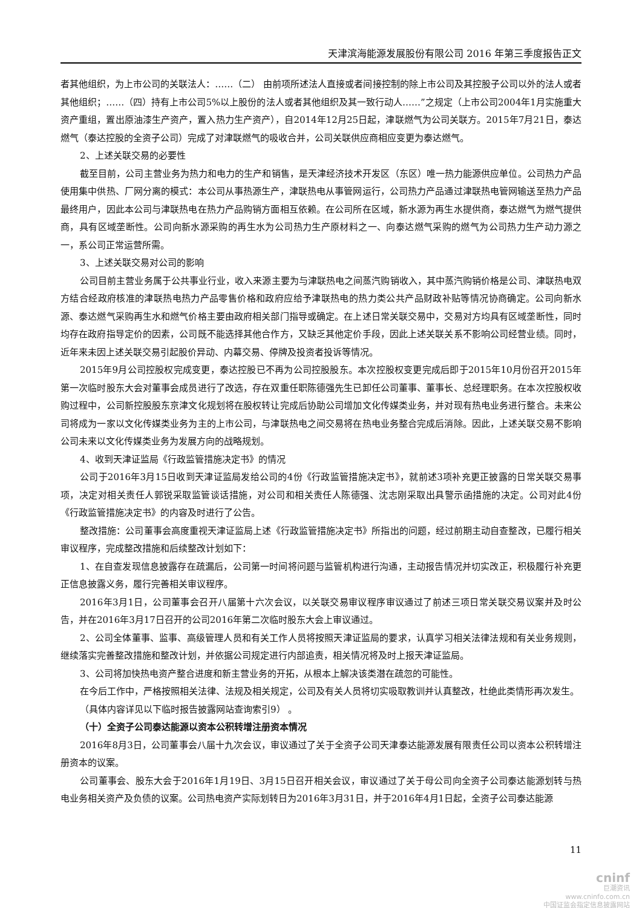天津滨海能源发展股份有限公司 2016 年第三季度报告正文
者其他组织，为上市公司的关联法人：……（二） 由前项所述法人直接或者间接控制的除上市公司及其控股子公司以外的法人或者其他组织；……（四）持有上市公司5%以上股份的法人或者其他组织及其一致行动人……”之规定（上市公司2004年1月实施重大资产重组，置出原油漆生产资产，置入热力生产资产），自2014年12月25日起，津联燃气为公司关联方。2015年7月21日，泰达燃气（泰达控股的全资子公司）完成了对津联燃气的吸收合并，公司关联供应商相应变更为泰达燃气。
2、上述关联交易的必要性
截至目前，公司主营业务为热力和电力的生产和销售，是天津经济技术开发区（东区）唯一热力能源供应单位。公司热力产品使用集中供热、厂网分离的模式：本公司从事热源生产，津联热电从事管网运行，公司热力产品通过津联热电管网输送至热力产品最终用户，因此本公司与津联热电在热力产品购销方面相互依赖。在公司所在区域，新水源为再生水提供商，泰达燃气为燃气提供商，具有区域垄断性。公司向新水源采购的再生水为公司热力生产原材料之一、向泰达燃气采购的燃气为公司热力生产动力源之一，系公司正常运营所需。
3、上述关联交易对公司的影响
公司目前主营业务属于公共事业行业，收入来源主要为与津联热电之间蒸汽购销收入，其中蒸汽购销价格是公司、津联热电双方结合经政府核准的津联热电热力产品零售价格和政府应给予津联热电的热力类公共产品财政补贴等情况协商确定。公司向新水源、泰达燃气采购再生水和燃气价格主要由政府相关部门指导或确定。在上述日常关联交易中，交易对方均具有区域垄断性，同时均存在政府指导定价的因素，公司既不能选择其他合作方，又缺乏其他定价手段，因此上述关联关系不影响公司经营业绩。同时，近年来未因上述关联交易引起股价异动、内幕交易、停牌及投资者投诉等情况。
2015年9月公司控股权完成变更，泰达控股已不再为公司控股股东。本次控股权变更完成后即于2015年10月份召开2015年第一次临时股东大会对董事会成员进行了改选，存在双重任职陈德强先生已卸任公司董事、董事长、总经理职务。在本次控股权收购过程中，公司新控股股东京津文化规划将在股权转让完成后协助公司增加文化传媒类业务，并对现有热电业务进行整合。未来公司将成为一家以文化传媒类业务为主的上市公司，与津联热电之间交易将在热电业务整合完成后消除。因此，上述关联交易不影响公司未来以文化传媒类业务为发展方向的战略规划。
4、收到天津证监局《行政监管措施决定书》的情况
公司于2016年3月15日收到天津证监局发给公司的4份《行政监管措施决定书》，就前述3项补充更正披露的日常关联交易事项，决定对相关责任人郭锐采取监管谈话措施，对公司和相关责任人陈德强、沈志刚采取出具警示函措施的决定。公司对此4份《行政监管措施决定书》的内容及时进行了公告。
整改措施：公司董事会高度重视天津证监局上述《行政监管措施决定书》所指出的问题，经过前期主动自查整改，已履行相关审议程序，完成整改措施和后续整改计划如下：
1、在自查发现信息披露存在疏漏后，公司第一时间将问题与监管机构进行沟通，主动报告情况并切实改正，积极履行补充更正信息披露义务，履行完善相关审议程序。
2016年3月1日，公司董事会召开八届第十六次会议，以关联交易审议程序审议通过了前述三项日常关联交易议案并及时公告，并在2016年3月17日召开的公司2016年第二次临时股东大会上审议通过。
2、公司全体董事、监事、高级管理人员和有关工作人员将按照天津证监局的要求，认真学习相关法律法规和有关业务规则，继续落实完善整改措施和整改计划，并依据公司规定进行内部追责，相关情况将及时上报天津证监局。
3、公司将加快热电资产整合进度和新主营业务的开拓，从根本上解决该类潜在疏忽的可能性。
在今后工作中，严格按照相关法律、法规及相关规定，公司及有关人员将切实吸取教训并认真整改，杜绝此类情形再次发生。
（具体内容详见以下临时报告披露网站查询索引9） 。
（十）全资子公司泰达能源以资本公积转增注册资本情况
2016年8月3日，公司董事会八届十九次会议，审议通过了关于全资子公司天津泰达能源发展有限责任公司以资本公积转增注册资本的议案。
公司董事会、股东大会于2016年1月19日、3月15日召开相关会议，审议通过了关于母公司向全资子公司泰达能源划转与热电业务相关资产及负债的议案。公司热电资产实际划转日为2016年3月31日，并于2016年4月1日起，全资子公司泰达能源
11
cninf
巨潮资讯
www.cninfo.com.cn
中国证监会指定信息披露网站